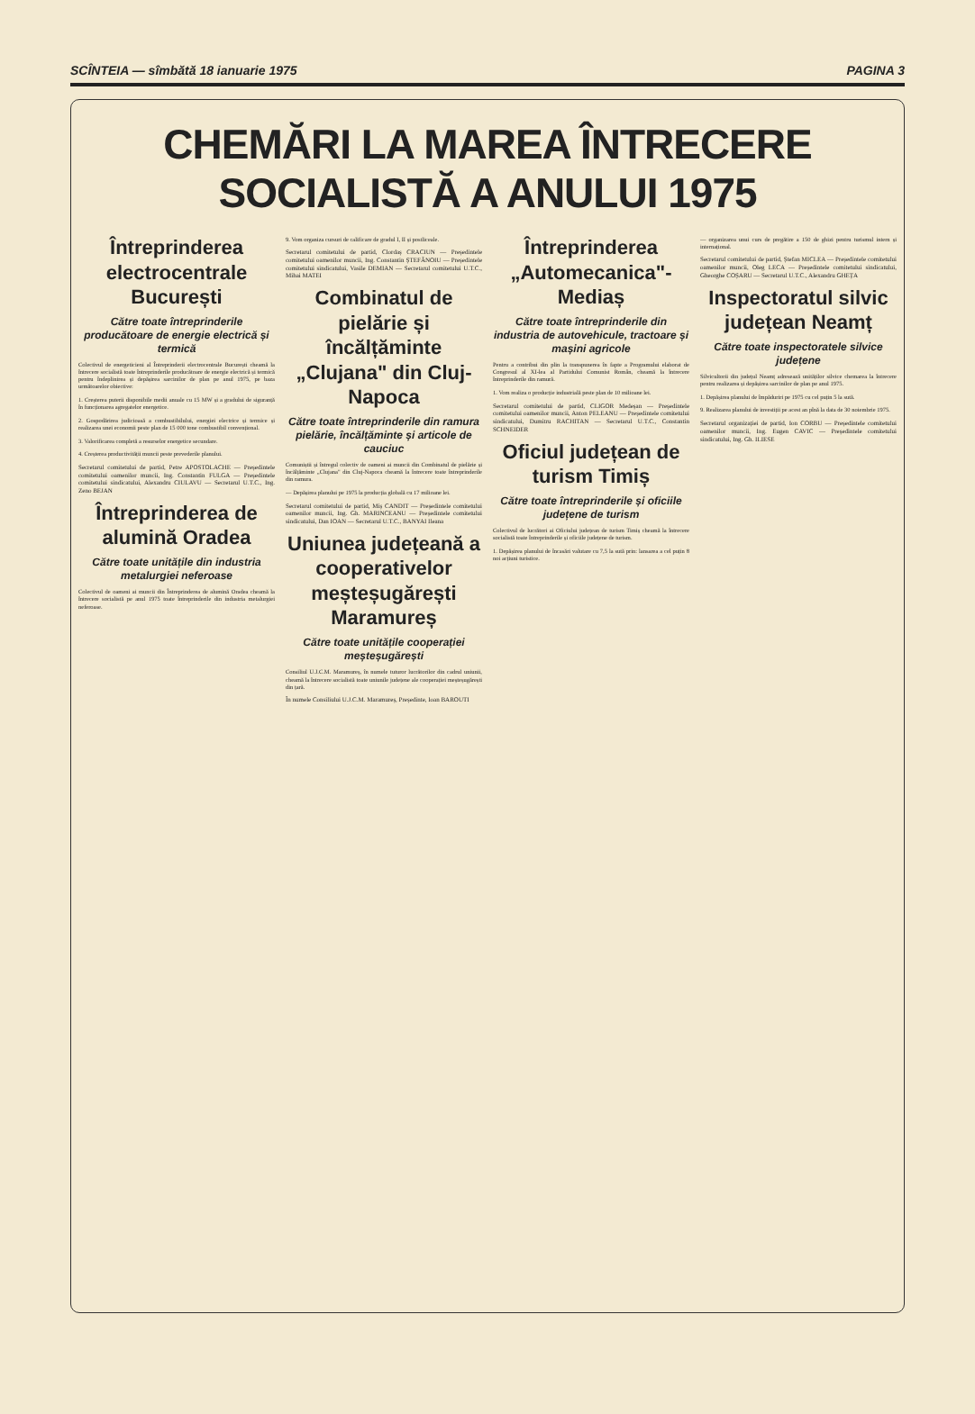SCÎNTEIA — sîmbătă 18 ianuarie 1975 PAGINA 3
CHEMĂRI LA MAREA ÎNTRECERE SOCIALISTĂ A ANULUI 1975
Întreprinderea electrocentrale București
Către toate întreprinderile producătoare de energie electrică și termică
Colectivul de energeticieni al Întreprinderii electrocentrale București cheamă la întrecere socialistă toate întreprinderile producătoare de energie electrică și termică pentru îndeplinirea și depășirea sarcinilor de plan pe anul 1975, pe baza următoarelor obiective:
1. Creșterea puterii disponibile medii anuale cu 15 MW și a gradului de siguranță în funcționarea agregatelor energetice.
2. Gospodărirea judicioasă a combustibilului, energiei electrice și termice și realizarea unei economii peste plan de 15 000 tone combustibil convențional.
3. Valorificarea completă a resurselor energetice secundare.
4. Creșterea productivității muncii peste prevederile planului.
Secretarul comitetului de partid, Petre APOSTOLACHE — Președintele comitetului oamenilor muncii, Ing. Constantin FULGA — Președintele comitetului sindicatului, Alexandru CIULAVU — Secretarul U.T.C., Ing. Zeno BEJAN
Întreprinderea de alumină Oradea
Către toate unitățile din industria metalurgiei neferoase
Colectivul de oameni ai muncii din Întreprinderea de alumină Oradea cheamă la întrecere socialistă pe anul 1975 toate întreprinderile din industria metalurgiei neferoase.
9. Vom organiza cursuri de calificare de gradul I, II și postliceale.
Secretarul comitetului de partid, Clordaș CRACIUN — Președintele comitetului oamenilor muncii, Ing. Constantin ȘTEFĂNOIU — Președintele comitetului sindicatului, Vasile DEMIAN — Secretarul comitetului U.T.C., Mihai MATEI
Combinatul de pielărie și încălțăminte „Clujana" din Cluj-Napoca
Către toate întreprinderile din ramura pielărie, încălțăminte și articole de cauciuc
Comuniștii și întregul colectiv de oameni ai muncii din Combinatul de pielărie și încălțăminte „Clujana" din Cluj-Napoca cheamă la întrecere toate întreprinderile din ramura.
— Depășirea planului pe 1975 la producția globală cu 17 milioane lei.
Secretarul comitetului de partid, Miș CANDIT — Președintele comitetului oamenilor muncii, Ing. Gh. MARINCEANU — Președintele comitetului sindicatului, Dan IOAN — Secretarul U.T.C., BANYAI Ileana
Uniunea județeană a cooperativelor meșteșugărești Maramureș
Către toate unitățile cooperației meșteșugărești
Consiliul U.J.C.M. Maramureș, în numele tuturor lucrătorilor din cadrul uniunii, cheamă la întrecere socialistă toate uniunile județene ale cooperației meșteșugărești din țară.
În numele Consiliului U.J.C.M. Maramureș, Președinte, Ioan BAROUTI
Întreprinderea „Automecanica"-Mediaș
Către toate întreprinderile din industria de autovehicule, tractoare și mașini agricole
Pentru a contribui din plin la transpunerea în fapte a Programului elaborat de Congresul al XI-lea al Partidului Comunist Român, cheamă la întrecere întreprinderile din ramură.
1. Vom realiza o producție industrială peste plan de 10 milioane lei.
Secretarul comitetului de partid, CLIGOR Medeșan — Președintele comitetului oamenilor muncii, Anton PELEANU — Președintele comitetului sindicatului, Dumitru RACHITAN — Secretarul U.T.C., Constantin SCHNEIDER
Oficiul județean de turism Timiș
Către toate întreprinderile și oficiile județene de turism
Colectivul de lucrători ai Oficiului județean de turism Timiș cheamă la întrecere socialistă toate întreprinderile și oficiile județene de turism.
1. Depășirea planului de încasări valutare cu 7,5 la sută prin: lansarea a cel puțin 8 noi acțiuni turistice.
— organizarea unui curs de pregătire a 150 de ghizi pentru turismul intern și internațional.
Secretarul comitetului de partid, Ștefan MICLEA — Președintele comitetului oamenilor muncii, Oleg LECA — Președintele comitetului sindicatului, Gheorghe COȘARU — Secretarul U.T.C., Alexandru GHEȚA
Inspectoratul silvic județean Neamț
Către toate inspectoratele silvice județene
Silvicultorii din județul Neamț adresează unităților silvice chemarea la întrecere pentru realizarea și depășirea sarcinilor de plan pe anul 1975.
1. Depășirea planului de împăduriri pe 1975 cu cel puțin 5 la sută.
9. Realizarea planului de investiții pe acest an pînă la data de 30 noiembrie 1975.
Secretarul organizației de partid, Ion CORBU — Președintele comitetului oamenilor muncii, Ing. Eugen CAVIC — Președintele comitetului sindicatului, Ing. Gh. ILIESE